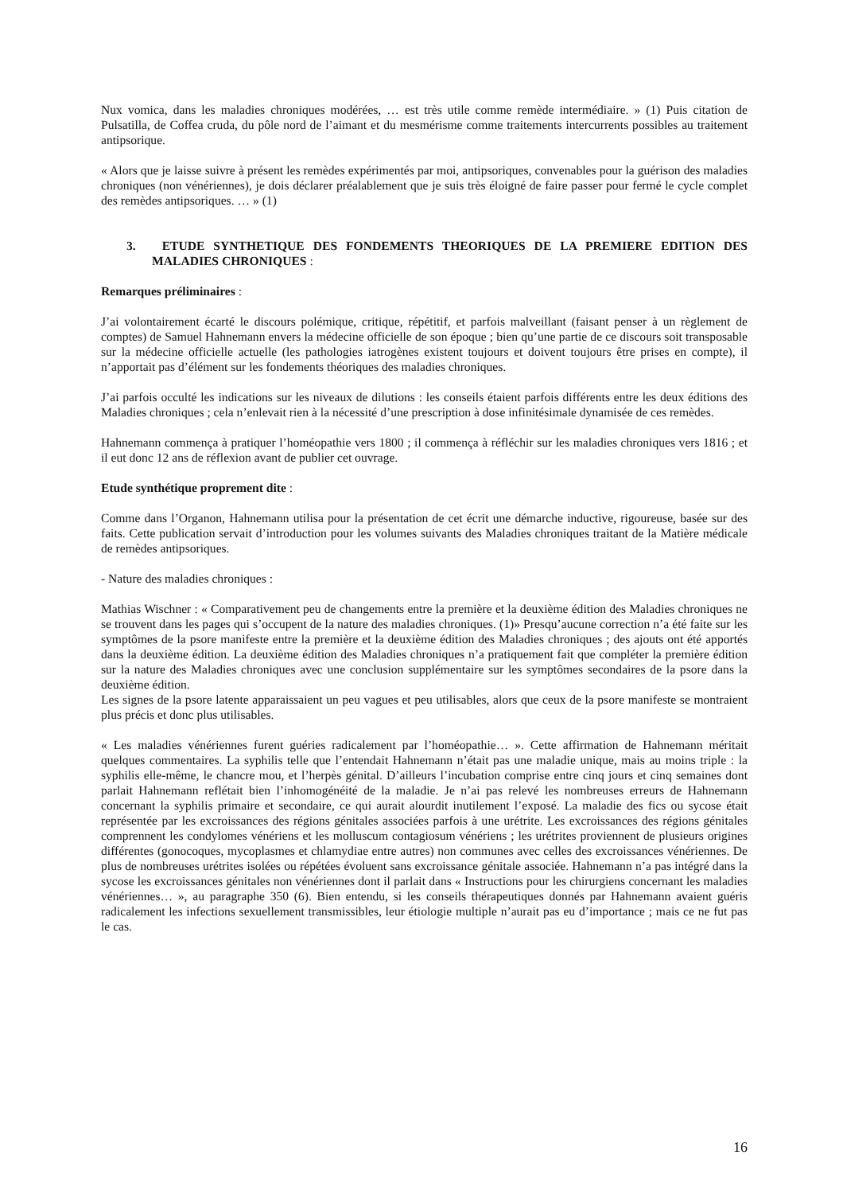Nux vomica, dans les maladies chroniques modérées, … est très utile comme remède intermédiaire. » (1) Puis citation de Pulsatilla, de Coffea cruda, du pôle nord de l’aimant et du mesmérisme comme traitements intercurrents possibles au traitement antipsorique.
« Alors que je laisse suivre à présent les remèdes expérimentés par moi, antipsoriques, convenables pour la guérison des maladies chroniques (non vénériennes), je dois déclarer préalablement que je suis très éloigné de faire passer pour fermé le cycle complet des remèdes antipsoriques. … » (1)
3. ETUDE SYNTHETIQUE DES FONDEMENTS THEORIQUES DE LA PREMIERE EDITION DES MALADIES CHRONIQUES :
Remarques préliminaires :
J’ai volontairement écarté le discours polémique, critique, répétitif, et parfois malveillant (faisant penser à un règlement de comptes) de Samuel Hahnemann envers la médecine officielle de son époque ; bien qu’une partie de ce discours soit transposable sur la médecine officielle actuelle (les pathologies iatrogènes existent toujours et doivent toujours être prises en compte), il n’apportait pas d’élément sur les fondements théoriques des maladies chroniques.
J’ai parfois occulté les indications sur les niveaux de dilutions : les conseils étaient parfois différents entre les deux éditions des Maladies chroniques ; cela n’enlevait rien à la nécessité d’une prescription à dose infinitésimale dynamisée de ces remèdes.
Hahnemann commença à pratiquer l’homéopathie vers 1800 ; il commença à réfléchir sur les maladies chroniques vers 1816 ; et il eut donc 12 ans de réflexion avant de publier cet ouvrage.
Etude synthétique proprement dite :
Comme dans l’Organon, Hahnemann utilisa pour la présentation de cet écrit une démarche inductive, rigoureuse, basée sur des faits. Cette publication servait d’introduction pour les volumes suivants des Maladies chroniques traitant de la Matière médicale de remèdes antipsoriques.
- Nature des maladies chroniques :
Mathias Wischner : « Comparativement peu de changements entre la première et la deuxième édition des Maladies chroniques ne se trouvent dans les pages qui s’occupent de la nature des maladies chroniques. (1)» Presqu’aucune correction n’a été faite sur les symptômes de la psore manifeste entre la première et la deuxième édition des Maladies chroniques ; des ajouts ont été apportés dans la deuxième édition. La deuxième édition des Maladies chroniques n’a pratiquement fait que compléter la première édition sur la nature des Maladies chroniques avec une conclusion supplémentaire sur les symptômes secondaires de la psore dans la deuxième édition.
Les signes de la psore latente apparaissaient un peu vagues et peu utilisables, alors que ceux de la psore manifeste se montraient plus précis et donc plus utilisables.
« Les maladies vénériennes furent guéries radicalement par l’homéopathie… ». Cette affirmation de Hahnemann méritait quelques commentaires. La syphilis telle que l’entendait Hahnemann n’était pas une maladie unique, mais au moins triple : la syphilis elle-même, le chancre mou, et l’herpès génital. D’ailleurs l’incubation comprise entre cinq jours et cinq semaines dont parlait Hahnemann reflétait bien l’inhomogénéité de la maladie. Je n’ai pas relevé les nombreuses erreurs de Hahnemann concernant la syphilis primaire et secondaire, ce qui aurait alourdit inutilement l’exposé. La maladie des fics ou sycose était représentée par les excroissances des régions génitales associées parfois à une urétrite. Les excroissances des régions génitales comprennent les condylomes vénériens et les molluscum contagiosum vénériens ; les urétrites proviennent de plusieurs origines différentes (gonocoques, mycoplasmes et chlamydiae entre autres) non communes avec celles des excroissances vénériennes. De plus de nombreuses urétrites isolées ou répétées évoluent sans excroissance génitale associée. Hahnemann n’a pas intégré dans la sycose les excroissances génitales non vénériennes dont il parlait dans « Instructions pour les chirurgiens concernant les maladies vénériennes… », au paragraphe 350 (6). Bien entendu, si les conseils thérapeutiques donnés par Hahnemann avaient guéris radicalement les infections sexuellement transmissibles, leur étiologie multiple n’aurait pas eu d’importance ; mais ce ne fut pas le cas.
16